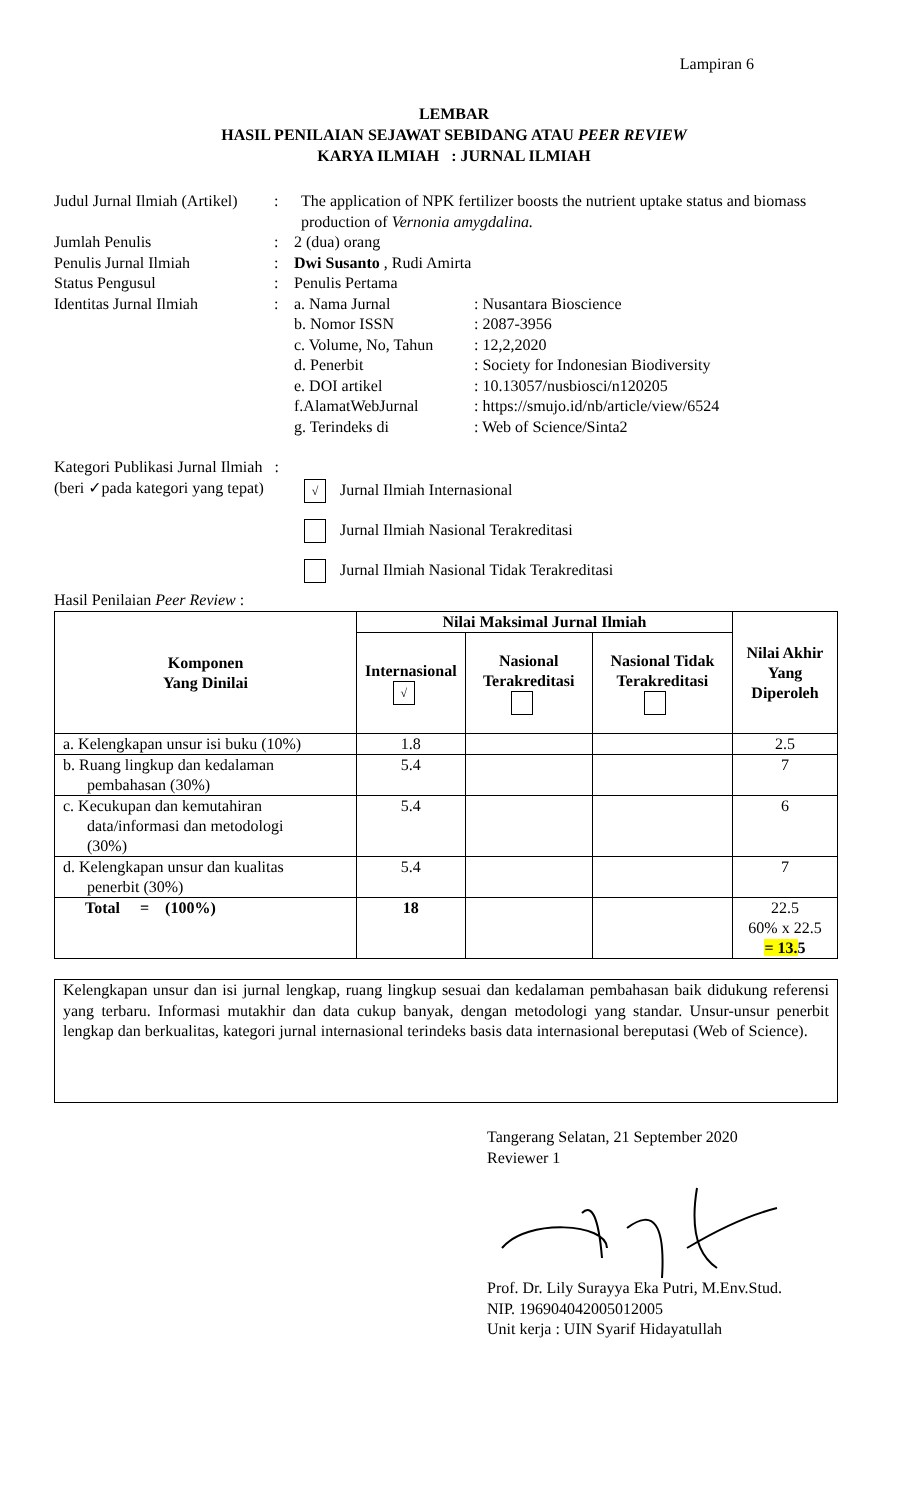Lampiran 6
LEMBAR
HASIL PENILAIAN SEJAWAT SEBIDANG ATAU PEER REVIEW
KARYA ILMIAH : JURNAL ILMIAH
Judul Jurnal Ilmiah (Artikel)
: The application of NPK fertilizer boosts the nutrient uptake status and biomass production of Vernonia amygdalina.
Jumlah Penulis : 2 (dua) orang
Penulis Jurnal Ilmiah : Dwi Susanto , Rudi Amirta
Status Pengusul : Penulis Pertama
Identitas Jurnal Ilmiah
: a. Nama Jurnal: Nusantara Bioscience
b. Nomor ISSN: 2087-3956
c. Volume, No, Tahun: 12,2,2020
d. Penerbit: Society for Indonesian Biodiversity
e. DOI artikel: 10.13057/nusbiosci/n120205
f.AlamatWebJurnal: https://smujo.id/nb/article/view/6524
g. Terindeks di: Web of Science/Sinta2
Kategori Publikasi Jurnal Ilmiah :
(beri ✓pada kategori yang tepat)
√ Jurnal Ilmiah Internasional
Jurnal Ilmiah Nasional Terakreditasi
Jurnal Ilmiah Nasional Tidak Terakreditasi
Hasil Penilaian Peer Review :
| Komponen Yang Dinilai | Nilai Maksimal Jurnal Ilmiah | | | Nilai Akhir Yang Diperoleh |
| --- | --- | --- | --- | --- |
| | Internasional √ | Nasional Terakreditasi | Nasional Tidak Terakreditasi | |
| a. Kelengkapan unsur isi buku (10%) | 1.8 | | | 2.5 |
| b. Ruang lingkup dan kedalaman pembahasan (30%) | 5.4 | | | 7 |
| c. Kecukupan dan kemutahiran data/informasi dan metodologi (30%) | 5.4 | | | 6 |
| d. Kelengkapan unsur dan kualitas penerbit (30%) | 5.4 | | | 7 |
| Total = (100%) | 18 | | | 22.5 60% x 22.5 = 13. 5 |
Kelengkapan unsur dan isi jurnal lengkap, ruang lingkup sesuai dan kedalaman pembahasan baik didukung referensi yang terbaru. Informasi mutakhir dan data cukup banyak, dengan metodologi yang standar. Unsur-unsur penerbit lengkap dan berkualitas, kategori jurnal internasional terindeks basis data internasional bereputasi (Web of Science).
Tangerang Selatan, 21 September 2020
Reviewer 1 Prof. Dr. Lily Surayya Eka Putri, M.Env.Stud.
NIP. 196904042005012005
Unit kerja : UIN Syarif Hidayatullah